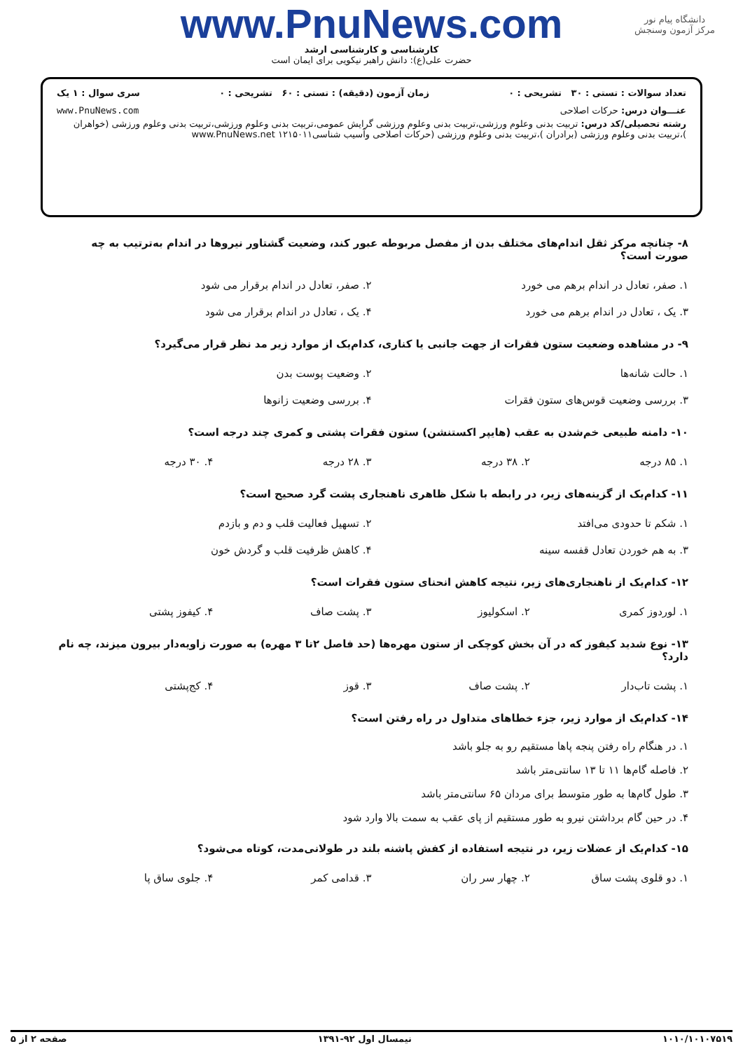دانشگاه پیام نور
مرکز آزمون وسنجش
www.PnuNews.com
کارشناسی و کارشناسی ارشد
حضرت علی(ع): دانش راهبر نیکویی برای ایمان است
تعداد سوالات : تستی : ۳۰ تشریحی : ۰ زمان آزمون (دقیقه) : تستی : ۶۰ تشریحی : ۰ سری سوال : ۱ یک
عنـــوان درس: حرکات اصلاحی www.PnuNews.com
رشته تحصیلی/کد درس: تربیت بدنی وعلوم ورزشی،تربیت بدنی وعلوم ورزشی گرایش عمومی،تربیت بدنی وعلوم ورزشی،تربیت بدنی وعلوم ورزشی (خواهران )،تربیت بدنی وعلوم ورزشی (برادران )،تربیت بدنی وعلوم ورزشی (حرکات اصلاحی وآسیب شناسی۱۲۱۵۰۱۱ www.PnuNews.net
۸- چنانچه مرکز ثقل اندام‌های مختلف بدن از مفصل مربوطه عبور کند، وضعیت گشتاور نیروها در اندام به‌ترتیب به چه صورت است؟
۱. صفر، تعادل در اندام برهم می خورد
۲. صفر، تعادل در اندام برقرار می شود
۳. یک ، تعادل در اندام برهم می خورد
۴. یک ، تعادل در اندام برقرار می شود
۹- در مشاهده وضعیت ستون فقرات از جهت جانبی یا کناری، کدام‌یک از موارد زیر مد نظر قرار می‌گیرد؟
۱. حالت شانه‌ها
۲. وضعیت پوست بدن
۳. بررسی وضعیت قوس‌های ستون فقرات
۴. بررسی وضعیت زانوها
۱۰- دامنه طبیعی خم‌شدن به عقب (هایپر اکستنشن) ستون فقرات پشتی و کمری چند درجه است؟
۱. ۸۵ درجه
۲. ۳۸ درجه
۳. ۲۸ درجه
۴. ۳۰ درجه
۱۱- کدام‌یک از گزینه‌های زیر، در رابطه با شکل ظاهری ناهنجاری پشت گرد صحیح است؟
۱. شکم تا حدودی می‌افتد
۲. تسهیل فعالیت قلب و دم و بازدم
۳. به هم خوردن تعادل قفسه سینه
۴. کاهش ظرفیت قلب و گردش خون
۱۲- کدام‌یک از ناهنجاری‌های زیر، نتیجه کاهش انحنای ستون فقرات است؟
۱. لوردوز کمری
۲. اسکولیوز
۳. پشت صاف
۴. کیفوز پشتی
۱۳- نوع شدید کیفوز که در آن بخش کوچکی از ستون مهره‌ها (حد فاصل ۲تا ۳ مهره) به صورت زاویه‌دار بیرون میزند، چه نام دارد؟
۱. پشت تاب‌دار
۲. پشت صاف
۳. قوز
۴. کج‌پشتی
۱۴- کدام‌یک از موارد زیر، جزء خطاهای متداول در راه رفتن است؟
۱. در هنگام راه رفتن پنجه پاها مستقیم رو به جلو باشد
۲. فاصله گام‌ها ۱۱ تا ۱۳ سانتی‌متر باشد
۳. طول گام‌ها به طور متوسط برای مردان ۶۵ سانتی‌متر باشد
۴. در حین گام برداشتن نیرو به طور مستقیم از پای عقب به سمت بالا وارد شود
۱۵- کدام‌یک از عضلات زیر، در نتیجه استفاده از کفش پاشنه بلند در طولانی‌مدت، کوتاه می‌شود؟
۱. دو قلوی پشت ساق
۲. چهار سر ران
۳. قدامی کمر
۴. جلوی ساق پا
۱۰۱۰/۱۰۱۰۷۵۱۹ نیمسال اول ۹۲-۱۳۹۱ صفحه ۲ از ۵